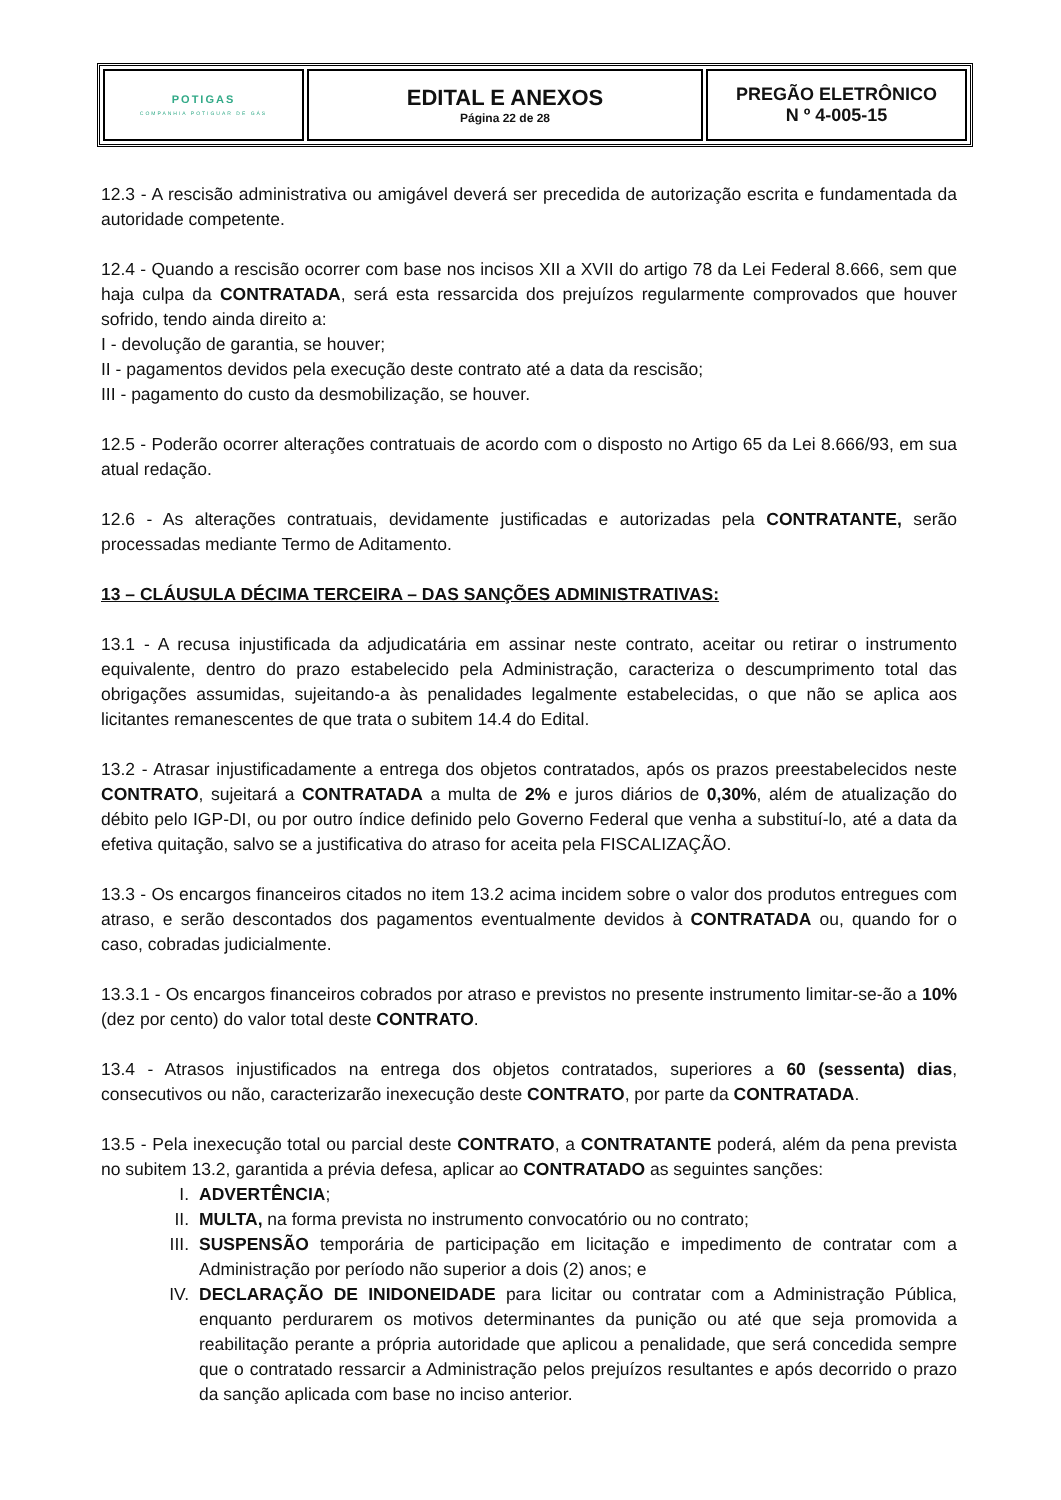| POTIGAS COMPANHIA POTIGUAR DE GÁS | EDITAL E ANEXOS Página 22 de 28 | PREGÃO ELETRÔNICO N º 4-005-15 |
12.3 - A rescisão administrativa ou amigável deverá ser precedida de autorização escrita e fundamentada da autoridade competente.
12.4 - Quando a rescisão ocorrer com base nos incisos XII a XVII do artigo 78 da Lei Federal 8.666, sem que haja culpa da CONTRATADA, será esta ressarcida dos prejuízos regularmente comprovados que houver sofrido, tendo ainda direito a:
I - devolução de garantia, se houver;
II - pagamentos devidos pela execução deste contrato até a data da rescisão;
III - pagamento do custo da desmobilização, se houver.
12.5 - Poderão ocorrer alterações contratuais de acordo com o disposto no Artigo 65 da Lei 8.666/93, em sua atual redação.
12.6 - As alterações contratuais, devidamente justificadas e autorizadas pela CONTRATANTE, serão processadas mediante Termo de Aditamento.
13 – CLÁUSULA DÉCIMA TERCEIRA – DAS SANÇÕES ADMINISTRATIVAS:
13.1 - A recusa injustificada da adjudicatária em assinar neste contrato, aceitar ou retirar o instrumento equivalente, dentro do prazo estabelecido pela Administração, caracteriza o descumprimento total das obrigações assumidas, sujeitando-a às penalidades legalmente estabelecidas, o que não se aplica aos licitantes remanescentes de que trata o subitem 14.4 do Edital.
13.2 - Atrasar injustificadamente a entrega dos objetos contratados, após os prazos preestabelecidos neste CONTRATO, sujeitará a CONTRATADA a multa de 2% e juros diários de 0,30%, além de atualização do débito pelo IGP-DI, ou por outro índice definido pelo Governo Federal que venha a substituí-lo, até a data da efetiva quitação, salvo se a justificativa do atraso for aceita pela FISCALIZAÇÃO.
13.3 - Os encargos financeiros citados no item 13.2 acima incidem sobre o valor dos produtos entregues com atraso, e serão descontados dos pagamentos eventualmente devidos à CONTRATADA ou, quando for o caso, cobradas judicialmente.
13.3.1 - Os encargos financeiros cobrados por atraso e previstos no presente instrumento limitar-se-ão a 10% (dez por cento) do valor total deste CONTRATO.
13.4 - Atrasos injustificados na entrega dos objetos contratados, superiores a 60 (sessenta) dias, consecutivos ou não, caracterizarão inexecução deste CONTRATO, por parte da CONTRATADA.
13.5 - Pela inexecução total ou parcial deste CONTRATO, a CONTRATANTE poderá, além da pena prevista no subitem 13.2, garantida a prévia defesa, aplicar ao CONTRATADO as seguintes sanções:
I. ADVERTÊNCIA;
II. MULTA, na forma prevista no instrumento convocatório ou no contrato;
III. SUSPENSÃO temporária de participação em licitação e impedimento de contratar com a Administração por período não superior a dois (2) anos; e
IV. DECLARAÇÃO DE INIDONEIDADE para licitar ou contratar com a Administração Pública, enquanto perdurarem os motivos determinantes da punição ou até que seja promovida a reabilitação perante a própria autoridade que aplicou a penalidade, que será concedida sempre que o contratado ressarcir a Administração pelos prejuízos resultantes e após decorrido o prazo da sanção aplicada com base no inciso anterior.